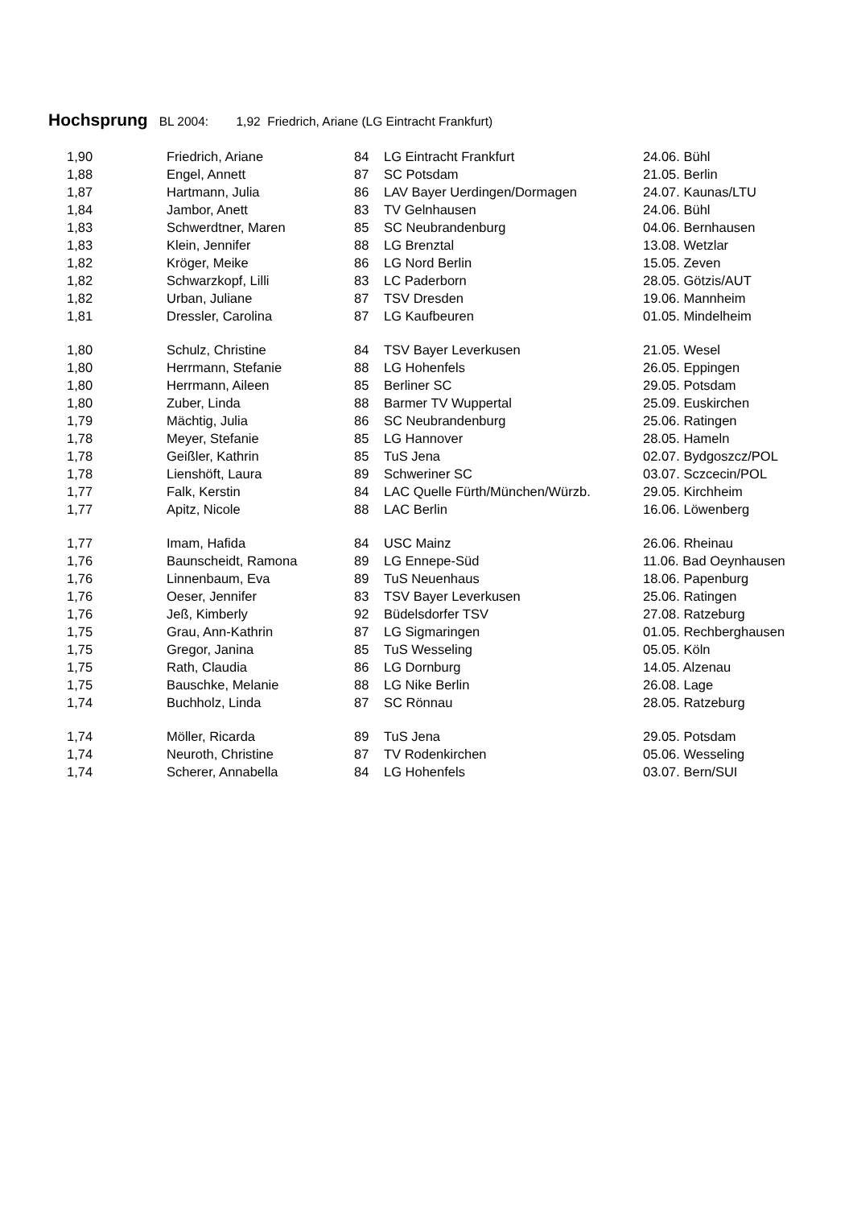Hochsprung BL 2004: 1,92 Friedrich, Ariane (LG Eintracht Frankfurt)
| 1,90 | Friedrich, Ariane | 84 | LG Eintracht Frankfurt | 24.06. Bühl |
| 1,88 | Engel, Annett | 87 | SC Potsdam | 21.05. Berlin |
| 1,87 | Hartmann, Julia | 86 | LAV Bayer Uerdingen/Dormagen | 24.07. Kaunas/LTU |
| 1,84 | Jambor, Anett | 83 | TV Gelnhausen | 24.06. Bühl |
| 1,83 | Schwerdtner, Maren | 85 | SC Neubrandenburg | 04.06. Bernhausen |
| 1,83 | Klein, Jennifer | 88 | LG Brenztal | 13.08. Wetzlar |
| 1,82 | Kröger, Meike | 86 | LG Nord Berlin | 15.05. Zeven |
| 1,82 | Schwarzkopf, Lilli | 83 | LC Paderborn | 28.05. Götzis/AUT |
| 1,82 | Urban, Juliane | 87 | TSV Dresden | 19.06. Mannheim |
| 1,81 | Dressler, Carolina | 87 | LG Kaufbeuren | 01.05. Mindelheim |
| 1,80 | Schulz, Christine | 84 | TSV Bayer Leverkusen | 21.05. Wesel |
| 1,80 | Herrmann, Stefanie | 88 | LG Hohenfels | 26.05. Eppingen |
| 1,80 | Herrmann, Aileen | 85 | Berliner SC | 29.05. Potsdam |
| 1,80 | Zuber, Linda | 88 | Barmer TV Wuppertal | 25.09. Euskirchen |
| 1,79 | Mächtig, Julia | 86 | SC Neubrandenburg | 25.06. Ratingen |
| 1,78 | Meyer, Stefanie | 85 | LG Hannover | 28.05. Hameln |
| 1,78 | Geißler, Kathrin | 85 | TuS Jena | 02.07. Bydgoszcz/POL |
| 1,78 | Lienshöft, Laura | 89 | Schweriner SC | 03.07. Sczcecin/POL |
| 1,77 | Falk, Kerstin | 84 | LAC Quelle Fürth/München/Würzb. | 29.05. Kirchheim |
| 1,77 | Apitz, Nicole | 88 | LAC Berlin | 16.06. Löwenberg |
| 1,77 | Imam, Hafida | 84 | USC Mainz | 26.06. Rheinau |
| 1,76 | Baunscheidt, Ramona | 89 | LG Ennepe-Süd | 11.06. Bad Oeynhausen |
| 1,76 | Linnenbaum, Eva | 89 | TuS Neuenhaus | 18.06. Papenburg |
| 1,76 | Oeser, Jennifer | 83 | TSV Bayer Leverkusen | 25.06. Ratingen |
| 1,76 | Jeß, Kimberly | 92 | Büdelsdorfer TSV | 27.08. Ratzeburg |
| 1,75 | Grau, Ann-Kathrin | 87 | LG Sigmaringen | 01.05. Rechberghausen |
| 1,75 | Gregor, Janina | 85 | TuS Wesseling | 05.05. Köln |
| 1,75 | Rath, Claudia | 86 | LG Dornburg | 14.05. Alzenau |
| 1,75 | Bauschke, Melanie | 88 | LG Nike Berlin | 26.08. Lage |
| 1,74 | Buchholz, Linda | 87 | SC Rönnau | 28.05. Ratzeburg |
| 1,74 | Möller, Ricarda | 89 | TuS Jena | 29.05. Potsdam |
| 1,74 | Neuroth, Christine | 87 | TV Rodenkirchen | 05.06. Wesseling |
| 1,74 | Scherer, Annabella | 84 | LG Hohenfels | 03.07. Bern/SUI |